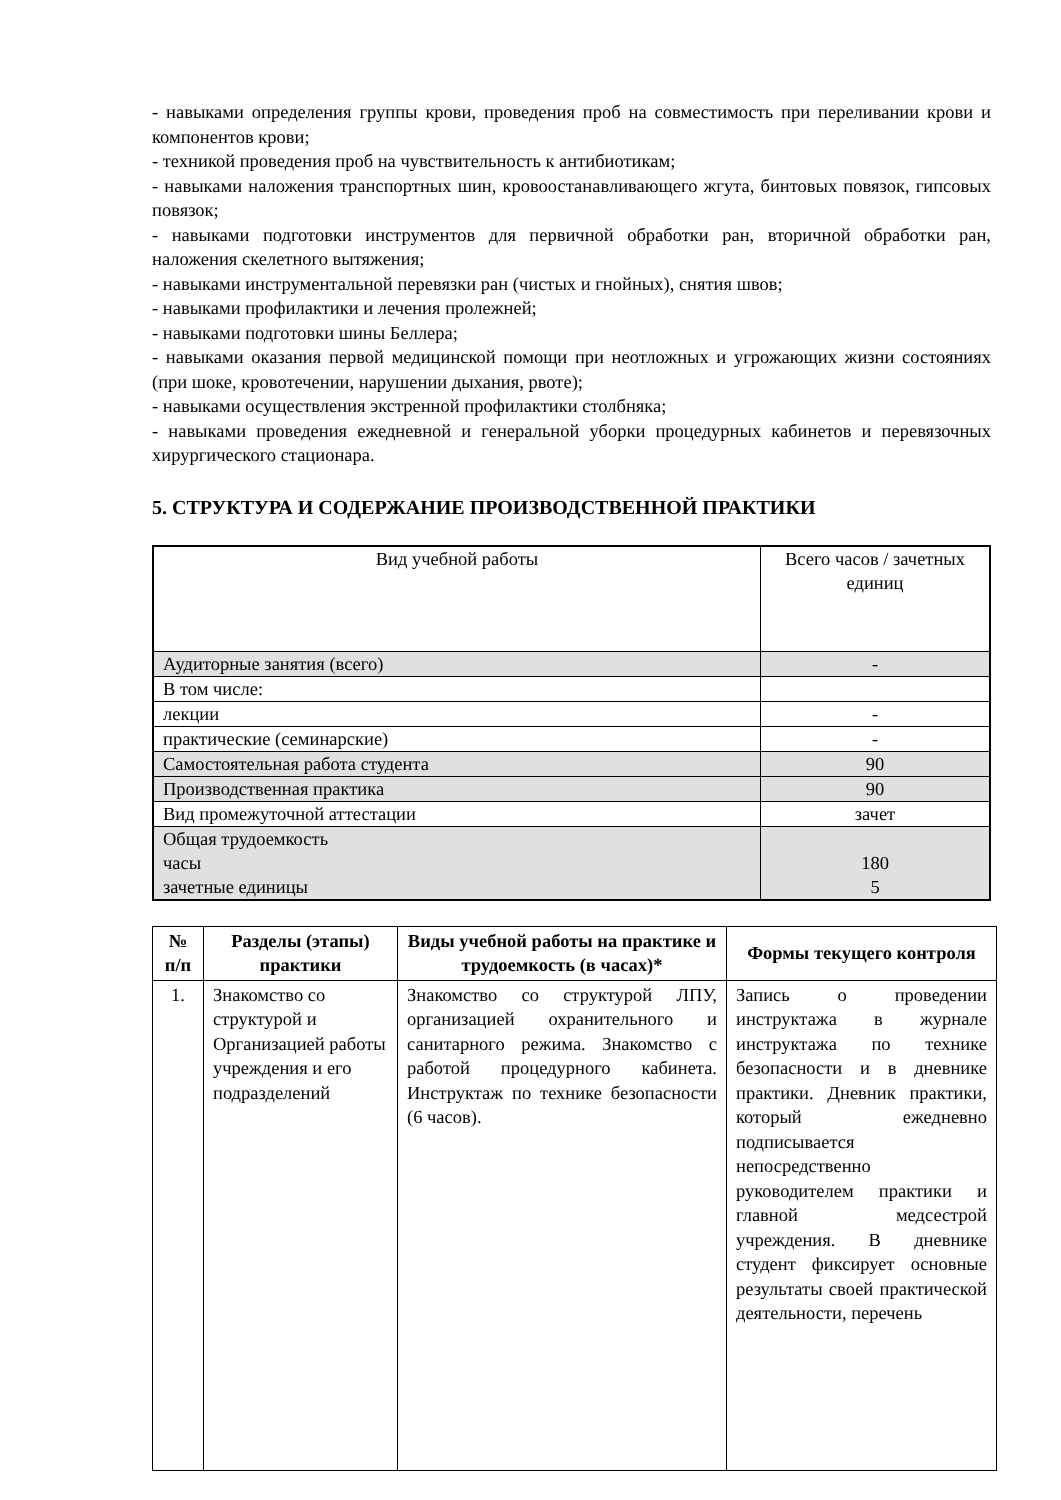- навыками определения группы крови, проведения проб на совместимость при переливании крови и компонентов крови;
- техникой проведения проб на чувствительность к антибиотикам;
- навыками наложения транспортных шин, кровоостанавливающего жгута, бинтовых повязок, гипсовых повязок;
- навыками подготовки инструментов для первичной обработки ран, вторичной обработки ран, наложения скелетного вытяжения;
- навыками инструментальной перевязки ран (чистых и гнойных), снятия швов;
- навыками профилактики и лечения пролежней;
- навыками подготовки шины Беллера;
- навыками оказания первой медицинской помощи при неотложных и угрожающих жизни состояниях (при шоке, кровотечении, нарушении дыхания, рвоте);
- навыками осуществления экстренной профилактики столбняка;
- навыками проведения ежедневной и генеральной уборки процедурных кабинетов и перевязочных хирургического стационара.
5. СТРУКТУРА И СОДЕРЖАНИЕ ПРОИЗВОДСТВЕННОЙ ПРАКТИКИ
| Вид учебной работы | Всего часов / зачетных единиц |
| Аудиторные занятия (всего) | - |
| В том числе: | |
| лекции | - |
| практические (семинарские) | - |
| Самостоятельная работа студента | 90 |
| Производственная практика | 90 |
| Вид промежуточной аттестации | зачет |
| Общая трудоемкость часы зачетные единицы | 180 5 |
| № п/п | Разделы (этапы) практики | Виды учебной работы на практике и трудоемкость (в часах)* | Формы текущего контроля |
| --- | --- | --- | --- |
| 1. | Знакомство со структурой и Организацией работы учреждения и его подразделений | Знакомство со структурой ЛПУ, организацией охранительного и санитарного режима. Знакомство с работой процедурного кабинета. Инструктаж по технике безопасности (6 часов). | Запись о проведении инструктажа в журнале инструктажа по технике безопасности и в дневнике практики. Дневник практики, который ежедневно подписывается непосредственно руководителем практики и главной медсестрой учреждения. В дневнике студент фиксирует основные результаты своей практической деятельности, перечень |